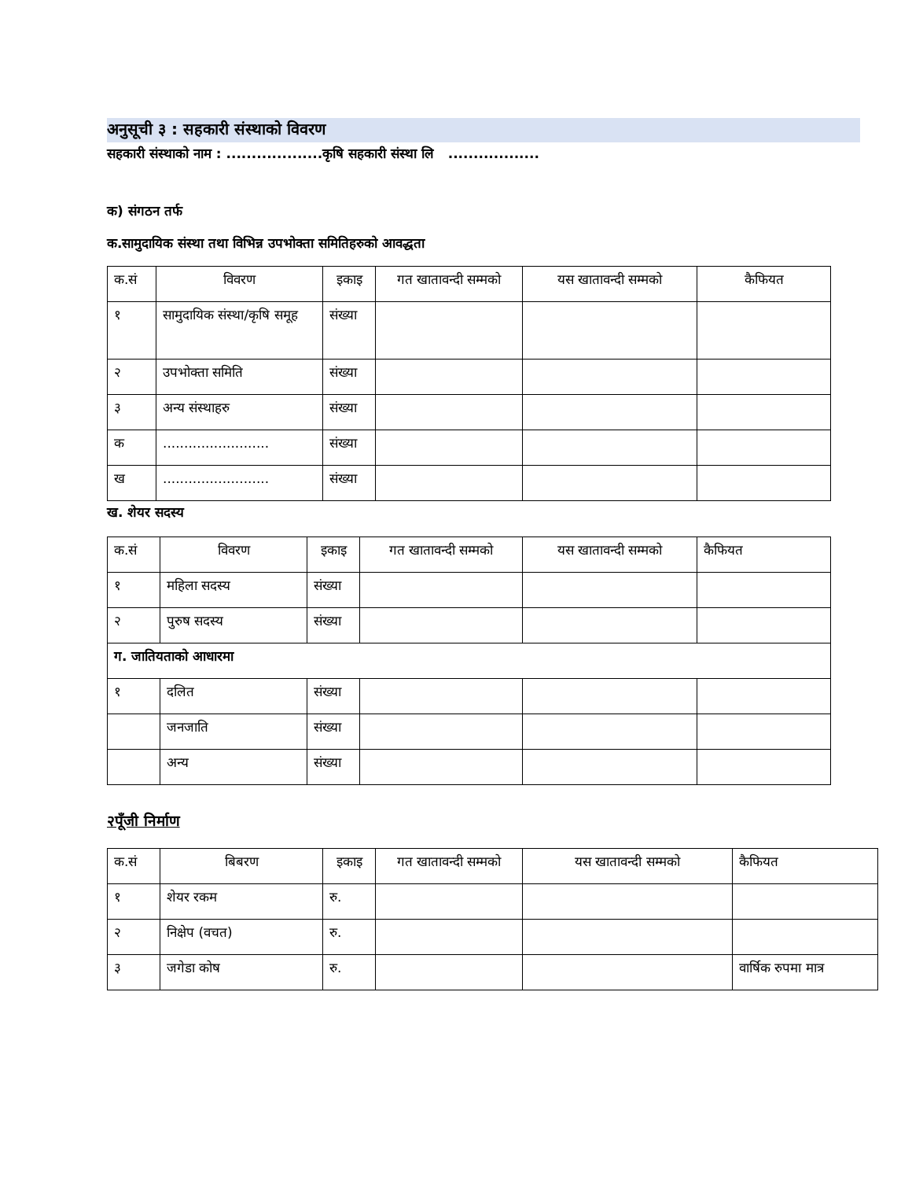अनुसूची ३ : सहकारी संस्थाको विवरण
सहकारी संस्थाको नाम : ...................कृषि सहकारी संस्था लि ..................
क) संगठन तर्फ
क.सामुदायिक संस्था तथा विभिन्न उपभोक्ता समितिहरुको आवद्धता
| क.सं | विवरण | इकाइ | गत खातावन्दी सम्मको | यस खातावन्दी सम्मको | कैफियत |
| --- | --- | --- | --- | --- | --- |
| १ | सामुदायिक संस्था/कृषि समूह | संख्या | | | |
| २ | उपभोक्ता समिति | संख्या | | | |
| ३ | अन्य संस्थाहरु | संख्या | | | |
| क | ......................... | संख्या | | | |
| ख | ......................... | संख्या | | | |
ख. शेयर सदस्य
| क.सं | विवरण | इकाइ | गत खातावन्दी सम्मको | यस खातावन्दी सम्मको | कैफियत |
| --- | --- | --- | --- | --- | --- |
| १ | महिला सदस्य | संख्या | | | |
| २ | पुरुष सदस्य | संख्या | | | |
| ग. जातियताको आधारमा | | | | | |
| १ | दलित | संख्या | | | |
| | जनजाति | संख्या | | | |
| | अन्य | संख्या | | | |
२पूँजी निर्माण
| क.सं | बिबरण | इकाइ | गत खातावन्दी सम्मको | यस खातावन्दी सम्मको | कैफियत |
| --- | --- | --- | --- | --- | --- |
| १ | शेयर रकम | रु. | | | |
| २ | निक्षेप (वचत) | रु. | | | |
| ३ | जगेडा कोष | रु. | | | वार्षिक रुपमा मात्र |